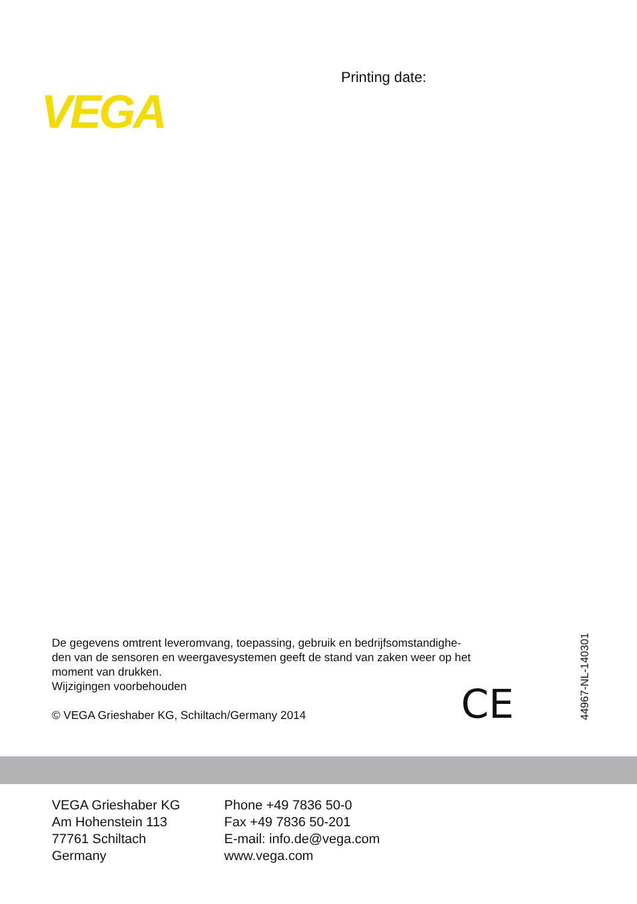Printing date:
VEGA
De gegevens omtrent leveromvang, toepassing, gebruik en bedrijfsomstandighe-
den van de sensoren en weergavesystemen geeft de stand van zaken weer op het
moment van drukken.
Wijzigingen voorbehouden
© VEGA Grieshaber KG, Schiltach/Germany 2014
CE 44967-NL-140301
VEGA Grieshaber KG
Am Hohenstein 113
77761 Schiltach
Germany
Phone +49 7836 50-0
Fax +49 7836 50-201
E-mail: info.de@vega.com
www.vega.com